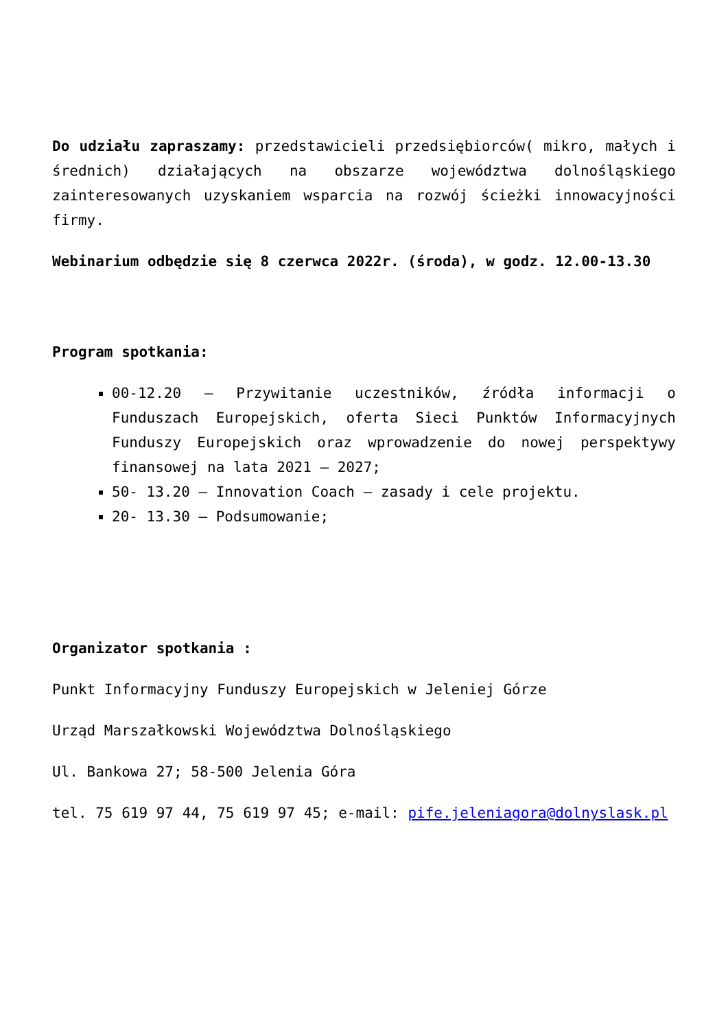Do udziału zapraszamy: przedstawicieli przedsiębiorców( mikro, małych i średnich) działających na obszarze województwa dolnośląskiego zainteresowanych uzyskaniem wsparcia na rozwój ścieżki innowacyjności firmy.
Webinarium odbędzie się 8 czerwca 2022r. (środa), w godz. 12.00-13.30
Program spotkania:
00-12.20 – Przywitanie uczestników, źródła informacji o Funduszach Europejskich, oferta Sieci Punktów Informacyjnych Funduszy Europejskich oraz wprowadzenie do nowej perspektywy finansowej na lata 2021 – 2027;
50- 13.20 – Innovation Coach – zasady i cele projektu.
20- 13.30 – Podsumowanie;
Organizator spotkania :
Punkt Informacyjny Funduszy Europejskich w Jeleniej Górze
Urząd Marszałkowski Województwa Dolnośląskiego
Ul. Bankowa 27; 58-500 Jelenia Góra
tel. 75 619 97 44, 75 619 97 45; e-mail: pife.jeleniagora@dolnyslask.pl